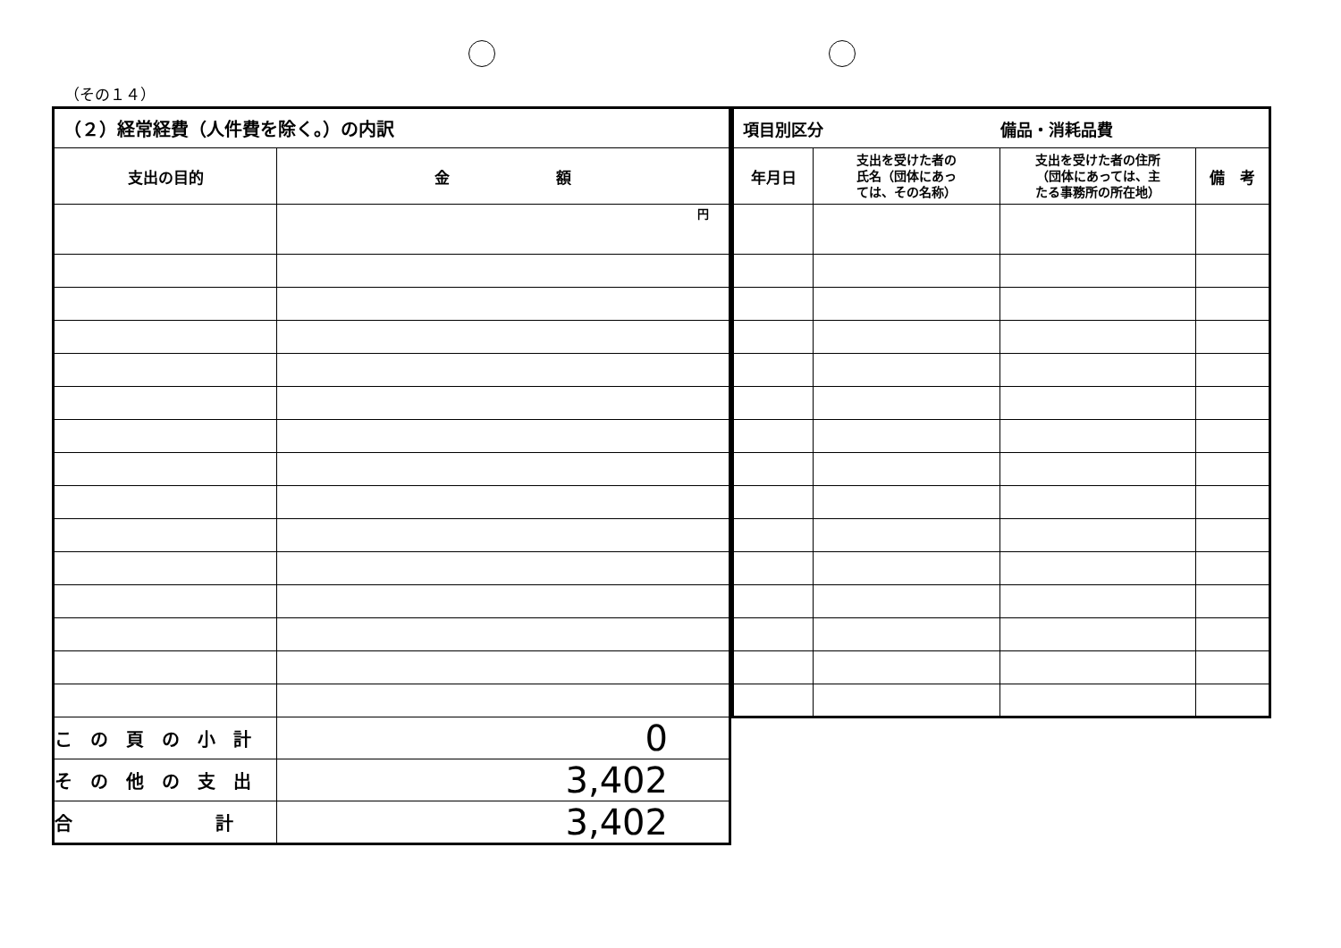（その１４）
| （２）経常経費（人件費を除く。）の内訳 | |
| --- | --- |
| 支出の目的 | 金 額 |
| | 円 |
| こ の 頁 の 小 計 | 0 |
| そ の 他 の 支 出 | 3,402 |
| 合 計 | 3,402 |
| 項目別区分 備品・消耗品費 | | | |
| --- | --- | --- | --- |
| 年月日 | 支出を受けた者の 氏名（団体にあっ ては、その名称） | 支出を受けた者の住所 （団体にあっては、主 たる事務所の所在地） | 備 考 |